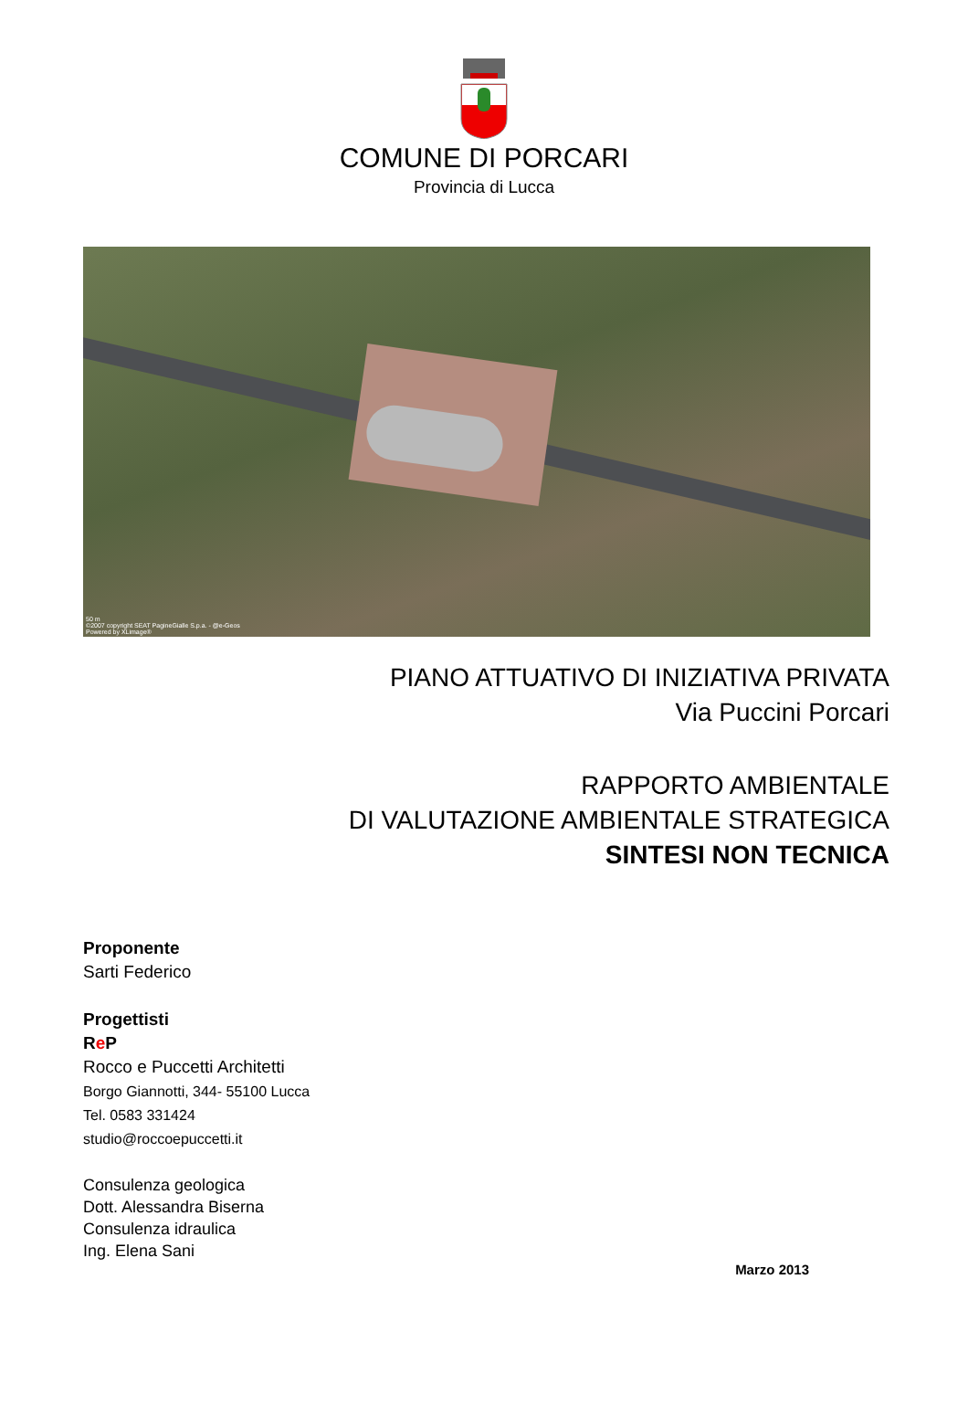COMUNE DI PORCARI
Provincia di Lucca
50 m
©2007 copyright SEAT PagineGialle S.p.a. - @e-Geos
Powered by XLimage®
PIANO ATTUATIVO DI INIZIATIVA PRIVATA
Via Puccini Porcari
RAPPORTO AMBIENTALE
DI VALUTAZIONE AMBIENTALE STRATEGICA
SINTESI NON TECNICA
Proponente
Sarti Federico
Progettisti
Re P
Rocco e Puccetti Architetti
Borgo Giannotti, 344- 55100 Lucca
Tel. 0583 331424
studio@roccoepuccetti.it
Consulenza geologica
Dott. Alessandra Biserna
Consulenza idraulica
Ing. Elena Sani
Marzo 2013